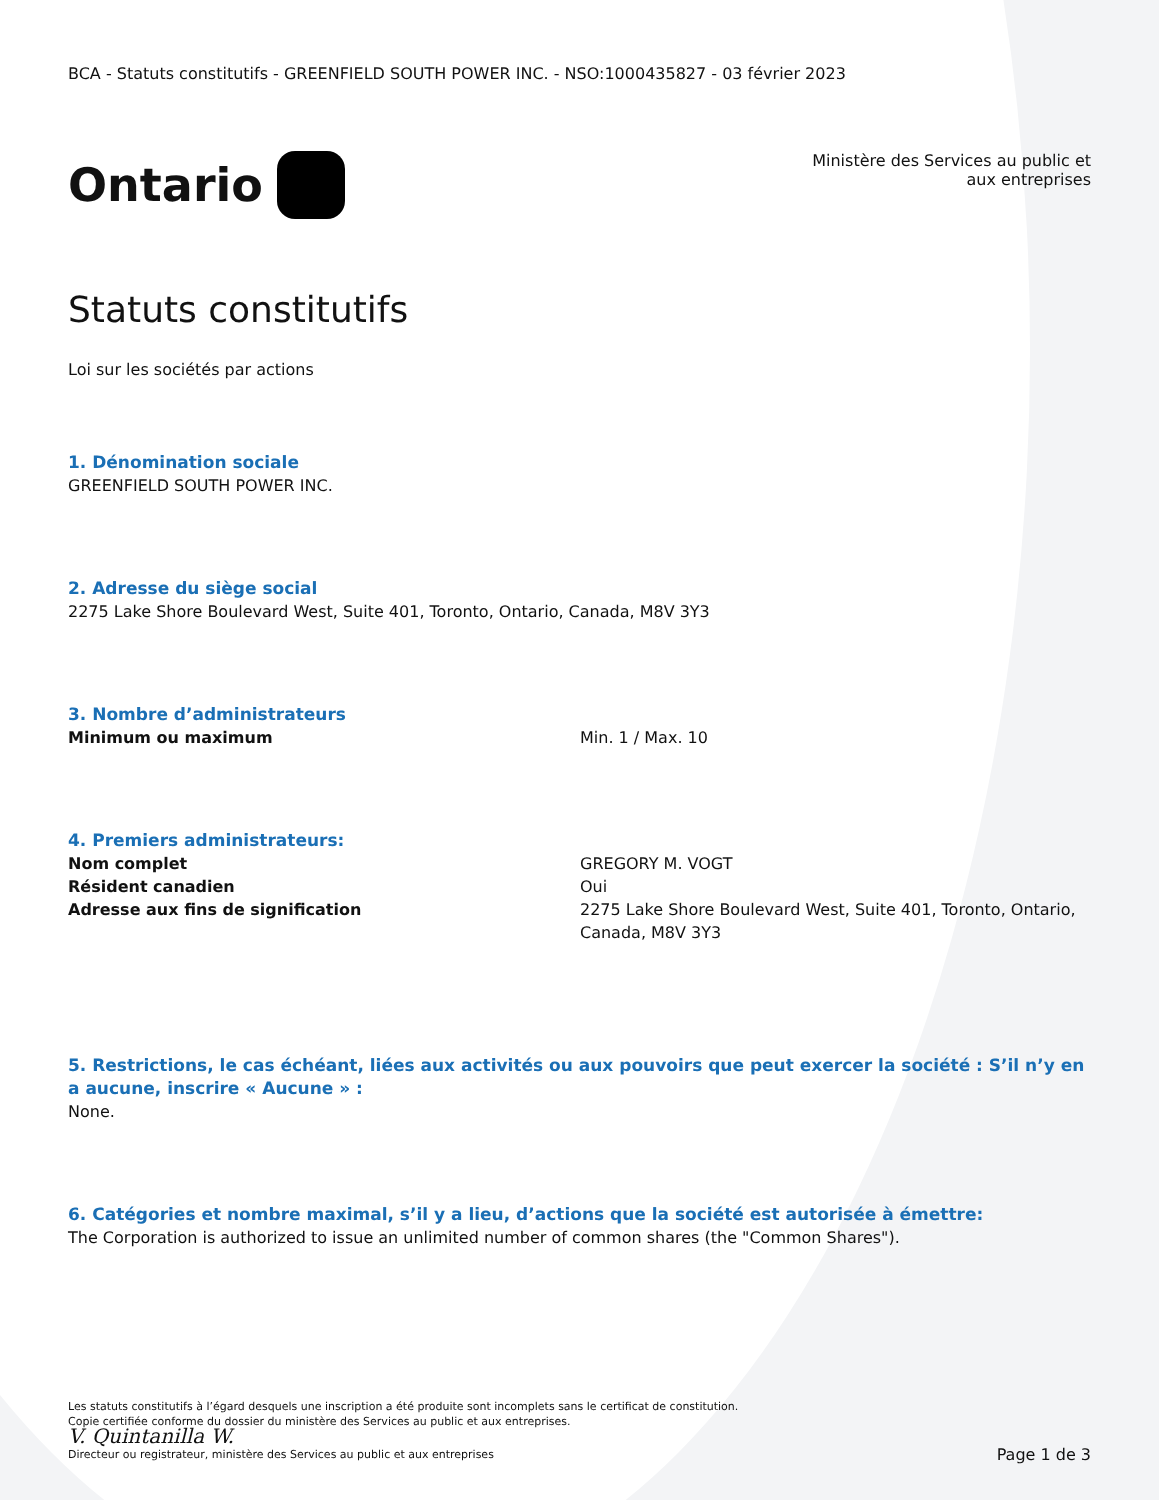BCA - Statuts constitutifs - GREENFIELD SOUTH POWER INC. - NSO:1000435827 - 03 février 2023
Ontario
Ministère des Services au public et
aux entreprises
Statuts constitutifs
Loi sur les sociétés par actions
1. Dénomination sociale
GREENFIELD SOUTH POWER INC.
2. Adresse du siège social
2275 Lake Shore Boulevard West, Suite 401, Toronto, Ontario, Canada, M8V 3Y3
3. Nombre d’administrateurs
Minimum ou maximum Min. 1 / Max. 10
4. Premiers administrateurs:
Nom complet GREGORY M. VOGT
Résident canadien Oui
Adresse aux fins de signification 2275 Lake Shore Boulevard West, Suite 401, Toronto, Ontario,
Canada, M8V 3Y3
5. Restrictions, le cas échéant, liées aux activités ou aux pouvoirs que peut exercer la société : S’il n’y en a aucune, inscrire « Aucune » :
None.
6. Catégories et nombre maximal, s’il y a lieu, d’actions que la société est autorisée à émettre:
The Corporation is authorized to issue an unlimited number of common shares (the "Common Shares").
Les statuts constitutifs à l’égard desquels une inscription a été produite sont incomplets sans le certificat de constitution.
Copie certifiée conforme du dossier du ministère des Services au public et aux entreprises.
V. Quintanilla W.
Directeur ou registrateur, ministère des Services au public et aux entreprises Page 1 de 3